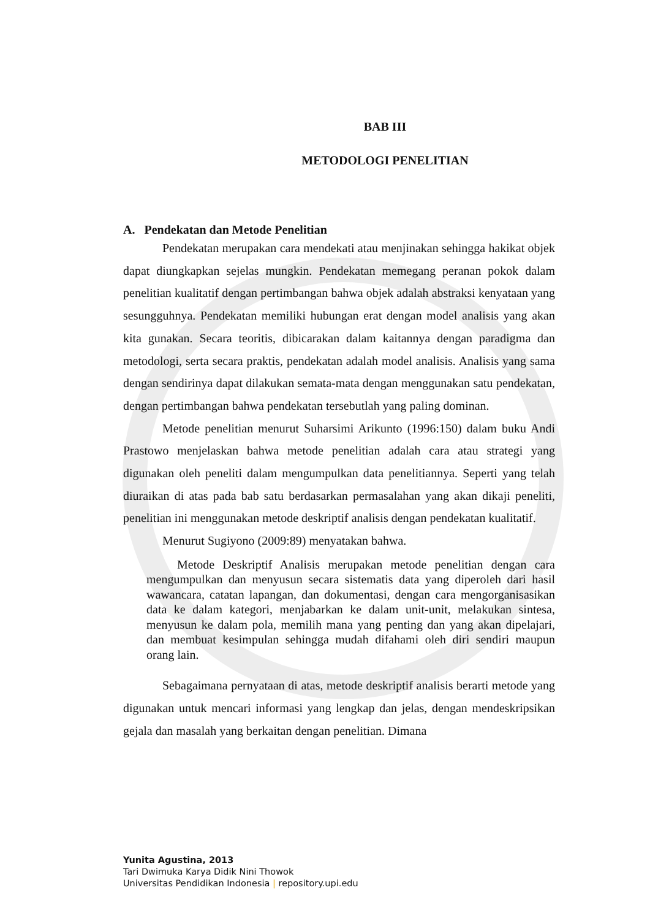BAB III
METODOLOGI PENELITIAN
A. Pendekatan dan Metode Penelitian
Pendekatan merupakan cara mendekati atau menjinakan sehingga hakikat objek dapat diungkapkan sejelas mungkin. Pendekatan memegang peranan pokok dalam penelitian kualitatif dengan pertimbangan bahwa objek adalah abstraksi kenyataan yang sesungguhnya. Pendekatan memiliki hubungan erat dengan model analisis yang akan kita gunakan. Secara teoritis, dibicarakan dalam kaitannya dengan paradigma dan metodologi, serta secara praktis, pendekatan adalah model analisis. Analisis yang sama dengan sendirinya dapat dilakukan semata-mata dengan menggunakan satu pendekatan, dengan pertimbangan bahwa pendekatan tersebutlah yang paling dominan.
Metode penelitian menurut Suharsimi Arikunto (1996:150) dalam buku Andi Prastowo menjelaskan bahwa metode penelitian adalah cara atau strategi yang digunakan oleh peneliti dalam mengumpulkan data penelitiannya. Seperti yang telah diuraikan di atas pada bab satu berdasarkan permasalahan yang akan dikaji peneliti, penelitian ini menggunakan metode deskriptif analisis dengan pendekatan kualitatif.
Menurut Sugiyono (2009:89) menyatakan bahwa.
Metode Deskriptif Analisis merupakan metode penelitian dengan cara mengumpulkan dan menyusun secara sistematis data yang diperoleh dari hasil wawancara, catatan lapangan, dan dokumentasi, dengan cara mengorganisasikan data ke dalam kategori, menjabarkan ke dalam unit-unit, melakukan sintesa, menyusun ke dalam pola, memilih mana yang penting dan yang akan dipelajari, dan membuat kesimpulan sehingga mudah difahami oleh diri sendiri maupun orang lain.
Sebagaimana pernyataan di atas, metode deskriptif analisis berarti metode yang digunakan untuk mencari informasi yang lengkap dan jelas, dengan mendeskripsikan gejala dan masalah yang berkaitan dengan penelitian. Dimana
Yunita Agustina, 2013
Tari Dwimuka Karya Didik Nini Thowok
Universitas Pendidikan Indonesia | repository.upi.edu